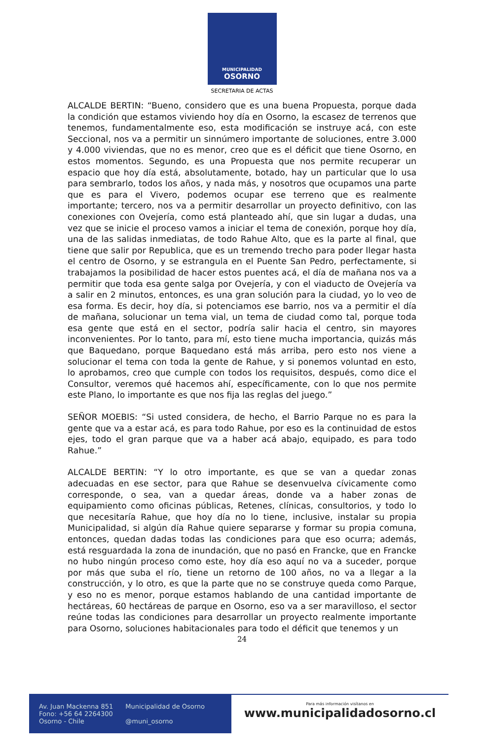MUNICIPALIDAD
OSORNO
SECRETARIA DE ACTAS
ALCALDE BERTIN: “Bueno, considero que es una buena Propuesta, porque dada la condición que estamos viviendo hoy día en Osorno, la escasez de terrenos que tenemos, fundamentalmente eso, esta modificación se instruye acá, con este Seccional, nos va a permitir un sinnúmero importante de soluciones, entre 3.000 y 4.000 viviendas, que no es menor, creo que es el déficit que tiene Osorno, en estos momentos. Segundo, es una Propuesta que nos permite recuperar un espacio que hoy día está, absolutamente, botado, hay un particular que lo usa para sembrarlo, todos los años, y nada más, y nosotros que ocupamos una parte que es para el Vivero, podemos ocupar ese terreno que es realmente importante; tercero, nos va a permitir desarrollar un proyecto definitivo, con las conexiones con Ovejería, como está planteado ahí, que sin lugar a dudas, una vez que se inicie el proceso vamos a iniciar el tema de conexión, porque hoy día, una de las salidas inmediatas, de todo Rahue Alto, que es la parte al final, que tiene que salir por Republica, que es un tremendo trecho para poder llegar hasta el centro de Osorno, y se estrangula en el Puente San Pedro, perfectamente, si trabajamos la posibilidad de hacer estos puentes acá, el día de mañana nos va a permitir que toda esa gente salga por Ovejería, y con el viaducto de Ovejería va a salir en 2 minutos, entonces, es una gran solución para la ciudad, yo lo veo de esa forma. Es decir, hoy día, si potenciamos ese barrio, nos va a permitir el día de mañana, solucionar un tema vial, un tema de ciudad como tal, porque toda esa gente que está en el sector, podría salir hacia el centro, sin mayores inconvenientes. Por lo tanto, para mí, esto tiene mucha importancia, quizás más que Baquedano, porque Baquedano está más arriba, pero esto nos viene a solucionar el tema con toda la gente de Rahue, y si ponemos voluntad en esto, lo aprobamos, creo que cumple con todos los requisitos, después, como dice el Consultor, veremos qué hacemos ahí, específicamente, con lo que nos permite este Plano, lo importante es que nos fija las reglas del juego.”
SEÑOR MOEBIS: “Si usted considera, de hecho, el Barrio Parque no es para la gente que va a estar acá, es para todo Rahue, por eso es la continuidad de estos ejes, todo el gran parque que va a haber acá abajo, equipado, es para todo Rahue.”
ALCALDE BERTIN: “Y lo otro importante, es que se van a quedar zonas adecuadas en ese sector, para que Rahue se desenvuelva cívicamente como corresponde, o sea, van a quedar áreas, donde va a haber zonas de equipamiento como oficinas públicas, Retenes, clínicas, consultorios, y todo lo que necesitaría Rahue, que hoy día no lo tiene, inclusive, instalar su propia Municipalidad, si algún día Rahue quiere separarse y formar su propia comuna, entonces, quedan dadas todas las condiciones para que eso ocurra; además, está resguardada la zona de inundación, que no pasó en Francke, que en Francke no hubo ningún proceso como este, hoy día eso aquí no va a suceder, porque por más que suba el río, tiene un retorno de 100 años, no va a llegar a la construcción, y lo otro, es que la parte que no se construye queda como Parque, y eso no es menor, porque estamos hablando de una cantidad importante de hectáreas, 60 hectáreas de parque en Osorno, eso va a ser maravilloso, el sector reúne todas las condiciones para desarrollar un proyecto realmente importante para Osorno, soluciones habitacionales para todo el déficit que tenemos y un
24
Av. Juan Mackenna 851
Fono: +56 64 2264300
Osorno - Chile
Municipalidad de Osorno
@muni_osorno
Para más información visítanos en
www.municipalidadosorno.cl